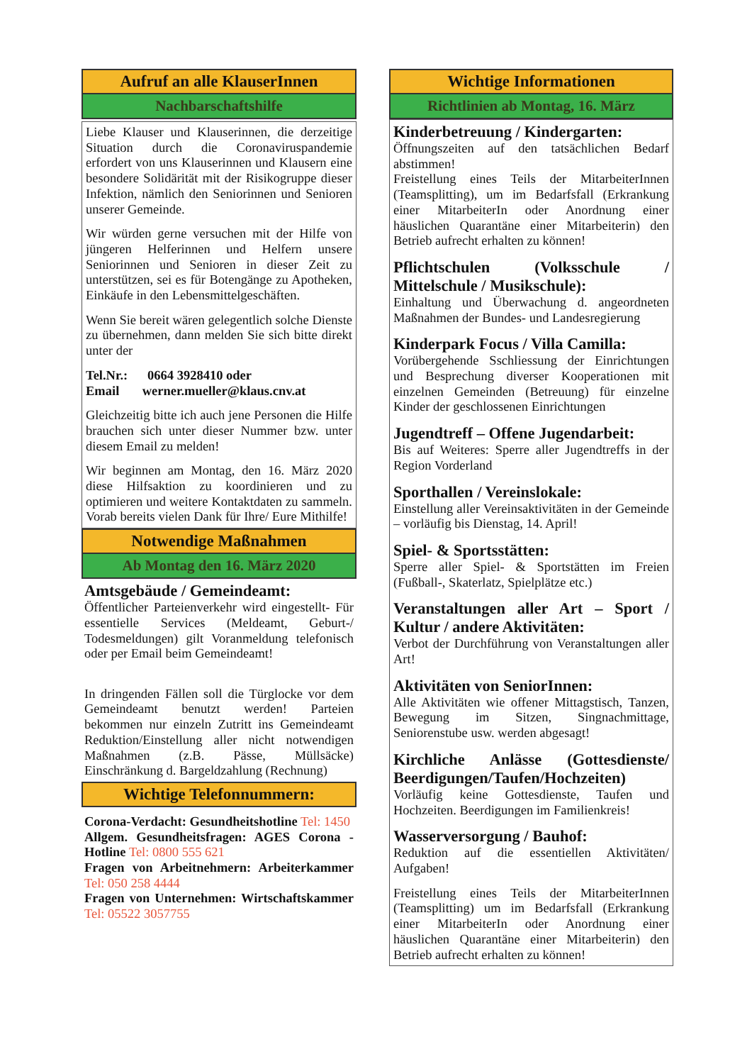Aufruf an alle KlauserInnen
Nachbarschaftshilfe
Liebe Klauser und Klauserinnen, die derzeitige Situation durch die Coronaviruspandemie erfordert von uns Klauserinnen und Klausern eine besondere Solidärität mit der Risikogruppe dieser Infektion, nämlich den Seniorinnen und Senioren unserer Gemeinde.
Wir würden gerne versuchen mit der Hilfe von jüngeren Helferinnen und Helfern unsere Seniorinnen und Senioren in dieser Zeit zu unterstützen, sei es für Botengänge zu Apotheken, Einkäufe in den Lebensmittelgeschäften.
Wenn Sie bereit wären gelegentlich solche Dienste zu übernehmen, dann melden Sie sich bitte direkt unter der
Tel.Nr.: 0664 3928410 oder
Email werner.mueller@klaus.cnv.at
Gleichzeitig bitte ich auch jene Personen die Hilfe brauchen sich unter dieser Nummer bzw. unter diesem Email zu melden!
Wir beginnen am Montag, den 16. März 2020 diese Hilfsaktion zu koordinieren und zu optimieren und weitere Kontaktdaten zu sammeln. Vorab bereits vielen Dank für Ihre/ Eure Mithilfe!
Notwendige Maßnahmen
Ab Montag den 16. März 2020
Amtsgebäude / Gemeindeamt:
Öffentlicher Parteienverkehr wird eingestellt- Für essentielle Services (Meldeamt, Geburt-/ Todesmeldungen) gilt Voranmeldung telefonisch oder per Email beim Gemeindeamt!
In dringenden Fällen soll die Türglocke vor dem Gemeindeamt benutzt werden! Parteien bekommen nur einzeln Zutritt ins Gemeindeamt Reduktion/Einstellung aller nicht notwendigen Maßnahmen (z.B. Pässe, Müllsäcke) Einschränkung d. Bargeldzahlung (Rechnung)
Wichtige Telefonnummern:
Corona-Verdacht: Gesundheitshotline Tel: 1450
Allgem. Gesundheitsfragen: AGES Corona -Hotline Tel: 0800 555 621
Fragen von Arbeitnehmern: Arbeiterkammer Tel: 050 258 4444
Fragen von Unternehmen: Wirtschaftskammer Tel: 05522 3057755
Wichtige Informationen
Richtlinien ab Montag, 16. März
Kinderbetreuung / Kindergarten:
Öffnungszeiten auf den tatsächlichen Bedarf abstimmen!
Freistellung eines Teils der MitarbeiterInnen (Teamsplitting), um im Bedarfsfall (Erkrankung einer MitarbeiterIn oder Anordnung einer häuslichen Quarantäne einer Mitarbeiterin) den Betrieb aufrecht erhalten zu können!
Pflichtschulen (Volksschule / Mittelschule / Musikschule):
Einhaltung und Überwachung d. angeordneten Maßnahmen der Bundes- und Landesregierung
Kinderpark Focus / Villa Camilla:
Vorübergehende Sschliessung der Einrichtungen und Besprechung diverser Kooperationen mit einzelnen Gemeinden (Betreuung) für einzelne Kinder der geschlossenen Einrichtungen
Jugendtreff – Offene Jugendarbeit:
Bis auf Weiteres: Sperre aller Jugendtreffs in der Region Vorderland
Sporthallen / Vereinslokale:
Einstellung aller Vereinsaktivitäten in der Gemeinde – vorläufig bis Dienstag, 14. April!
Spiel- & Sportsstätten:
Sperre aller Spiel- & Sportstätten im Freien (Fußball-, Skaterlatz, Spielplätze etc.)
Veranstaltungen aller Art – Sport / Kultur / andere Aktivitäten:
Verbot der Durchführung von Veranstaltungen aller Art!
Aktivitäten von SeniorInnen:
Alle Aktivitäten wie offener Mittagstisch, Tanzen, Bewegung im Sitzen, Singnachmittage, Seniorenstube usw. werden abgesagt!
Kirchliche Anlässe (Gottesdienste/ Beerdigungen/Taufen/Hochzeiten)
Vorläufig keine Gottesdienste, Taufen und Hochzeiten. Beerdigungen im Familienkreis!
Wasserversorgung / Bauhof:
Reduktion auf die essentiellen Aktivitäten/ Aufgaben!
Freistellung eines Teils der MitarbeiterInnen (Teamsplitting) um im Bedarfsfall (Erkrankung einer MitarbeiterIn oder Anordnung einer häuslichen Quarantäne einer Mitarbeiterin) den Betrieb aufrecht erhalten zu können!